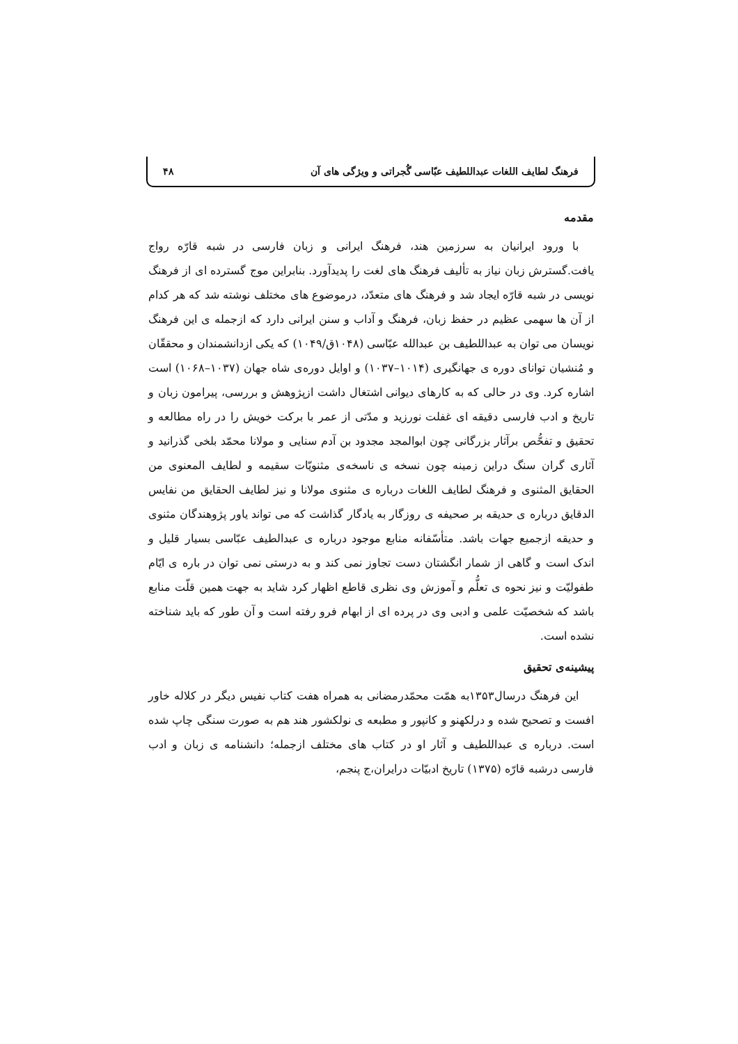فرهنگ لطایف اللغات عبداللطیف عبّاسی گُجراتی و ویژگی های آن ۴۸
مقدمه
با ورود ایرانیان به سرزمین هند، فرهنگ ایرانی و زبان فارسی در شبه قارّه رواج یافت.گسترش زبان نیاز به تألیف فرهنگ های لغت را پدیدآورد. بنابراین موج گسترده ای از فرهنگ نویسی در شبه قارّه ایجاد شد و فرهنگ های متعدّد، درموضوع های مختلف نوشته شد که هر کدام از آن ها سهمی عظیم در حفظ زبان، فرهنگ و آداب و سنن ایرانی دارد که ازجمله ی این فرهنگ نویسان می توان به عبداللطیف بن عبدالله عبّاسی (۱۰۴۸ق/۱۰۴۹) که یکی ازدانشمندان و محققّان و مُنشیان توانای دوره ی جهانگیری (۱۰۱۴–۱۰۳۷) و اوایل دوره‌ی شاه جهان (۱۰۳۷–۱۰۶۸) است اشاره کرد. وی در حالی که به کارهای دیوانی اشتغال داشت ازپژوهش و بررسی، پیرامون زبان و تاریخ و ادب فارسی دقیقه ای غفلت نورزید و مدّتی از عمر با برکت خویش را در راه مطالعه و تحقیق و تفحُّص برآثار بزرگانی چون ابوالمجد مجدود بن آدم سنایی و مولانا محمّد بلخی گذرانید و آثاری گران سنگ دراین زمینه چون نسخه ی ناسخه‌ی مثنویّات سقیمه و لطایف المعنوی من الحقایق المثنوی و فرهنگ لطایف اللغات درباره ی مثنوی مولانا و نیز لطایف الحقایق من نفایس الدقایق درباره ی حدیقه بر صحیفه ی روزگار به یادگار گذاشت که می تواند یاور پژوهندگان مثنوی و حدیقه ازجمیع جهات باشد. متأسّفانه منابع موجود درباره ی عبدالطیف عبّاسی بسیار قلیل و اندک است و گاهی از شمار انگشتان دست تجاوز نمی کند و به درستی نمی توان در باره ی ایّام طفولیّت و نیز نحوه ی تعلُّم و آموزش وی نظری قاطع اظهار کرد شاید به جهت همین قلّت منابع باشد که شخصیّت علمی و ادبی وی در پرده ای از ابهام فرو رفته است و آن طور که باید شناخته نشده است.
پیشینه‌ی تحقیق
این فرهنگ درسال۱۳۵۳به همّت محمّدرمضانی به همراه هفت کتاب نفیس دیگر در کلاله خاور افست و تصحیح شده و درلکهنو و کانپور و مطبعه ی نولکشور هند هم به صورت سنگی چاپ شده است. درباره ی عبداللطیف و آثار او در کتاب های مختلف ازجمله؛ دانشنامه ی زبان و ادب فارسی درشبه قارّه (۱۳۷۵) تاریخ ادبیّات درایران،ج پنجم،